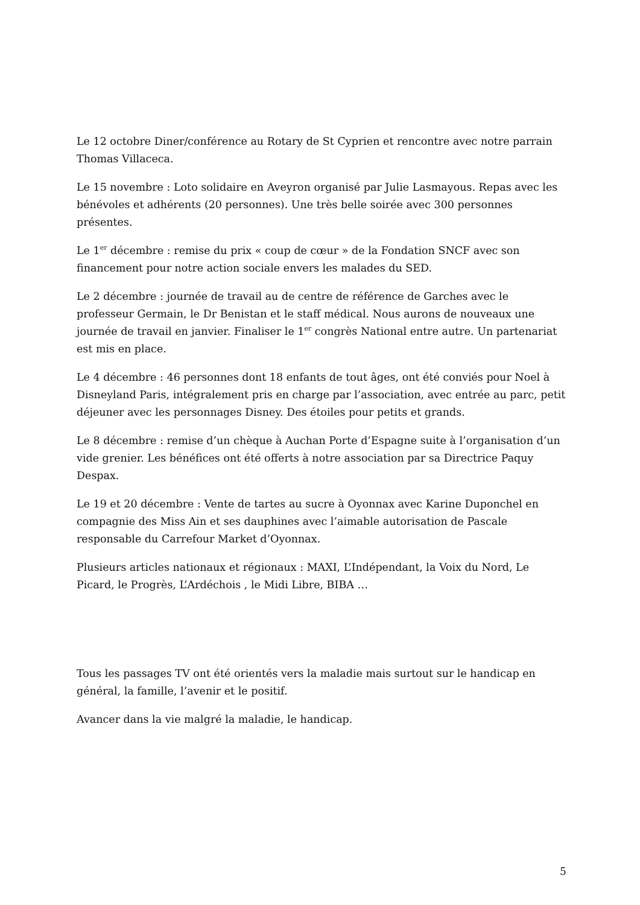Le 12 octobre Diner/conférence au Rotary de St Cyprien et rencontre avec notre parrain Thomas Villaceca.
Le 15 novembre : Loto solidaire en Aveyron organisé par Julie Lasmayous. Repas avec les bénévoles et adhérents (20 personnes). Une très belle soirée avec 300 personnes présentes.
Le 1<sup>er</sup> décembre : remise du prix « coup de cœur » de la Fondation SNCF avec son financement pour notre action sociale envers les malades du SED.
Le 2 décembre : journée de travail au de centre de référence de Garches avec le professeur Germain, le Dr Benistan et le staff médical. Nous aurons de nouveaux une journée de travail en janvier. Finaliser le 1<sup>er</sup> congrès National entre autre. Un partenariat est mis en place.
Le 4 décembre : 46 personnes dont 18 enfants de tout âges, ont été conviés pour Noel à Disneyland Paris, intégralement pris en charge par l’association, avec entrée au parc, petit déjeuner avec les personnages Disney. Des étoiles pour petits et grands.
Le 8 décembre : remise d’un chèque à Auchan Porte d’Espagne suite à l’organisation d’un vide grenier. Les bénéfices ont été offerts à notre association par sa Directrice Paquy Despax.
Le 19 et 20 décembre : Vente de tartes au sucre à Oyonnax avec Karine Duponchel en compagnie des Miss Ain et ses dauphines avec l’aimable autorisation de Pascale responsable du Carrefour Market d’Oyonnax.
Plusieurs articles nationaux et régionaux : MAXI, L’Indépendant, la Voix du Nord, Le Picard, le Progrès, L’Ardéchois , le Midi Libre, BIBA …
Tous les passages TV ont été orientés vers la maladie mais surtout sur le handicap en général, la famille, l’avenir et le positif.
Avancer dans la vie malgré la maladie, le handicap.
5